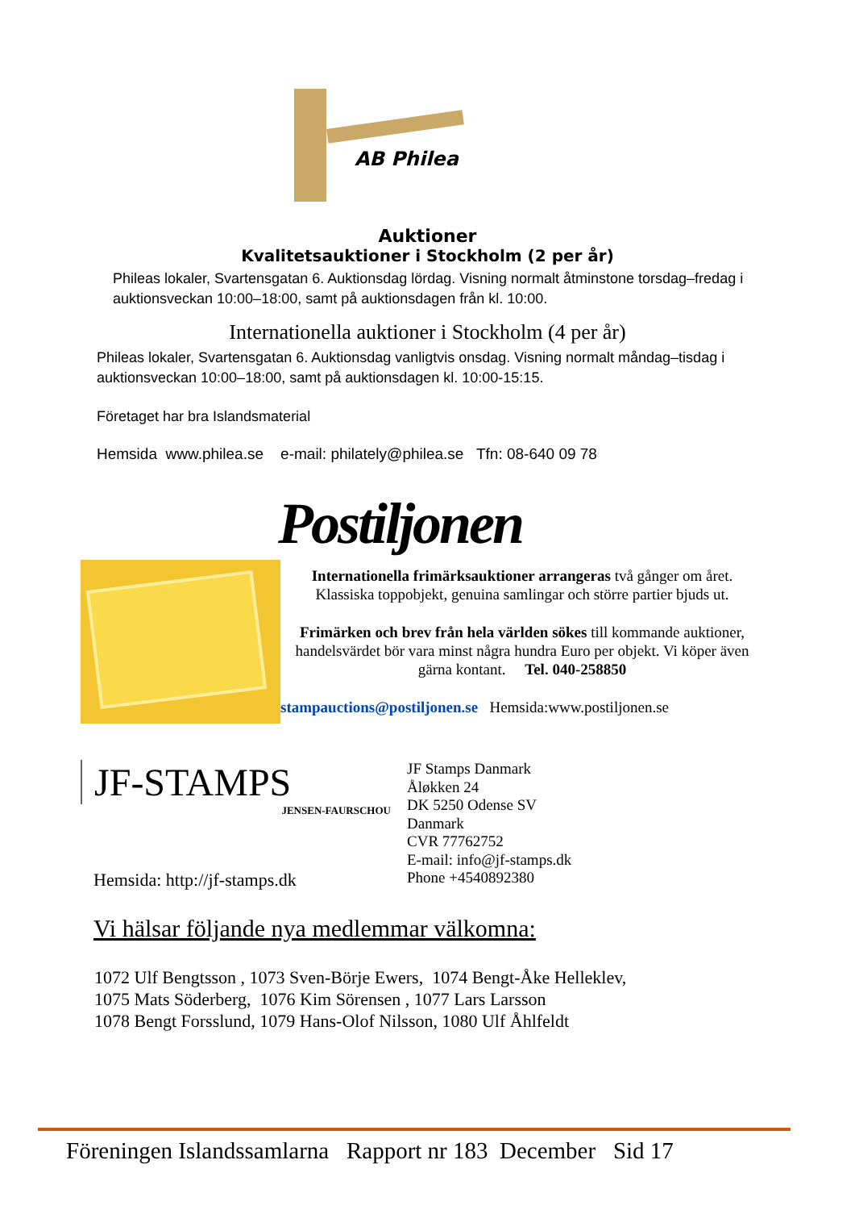AB Philea
Auktioner
Kvalitetsauktioner i Stockholm (2 per år)
Phileas lokaler, Svartensgatan 6. Auktionsdag lördag. Visning normalt åtminstone tors­dag–fredag i auktionsveckan 10:00–18:00, samt på auktionsdagen från kl. 10:00.
Internationella auktioner i Stockholm (4 per år)
Phileas lokaler, Svartensgatan 6. Auktionsdag vanligtvis onsdag. Visning normalt måndag–tisdag i auktionsveckan 10:00–18:00, samt på auktionsdagen kl. 10:00-15:15.
Företaget har bra Islandsmaterial
Hemsida www.philea.se e-mail: philately@philea.se Tfn: 08-640 09 78
Postiljonen
Internationella frimärksauktioner arrangeras två gånger om året. Klassiska toppobjekt, genuina samlingar och större partier bjuds ut.
Frimärken och brev från hela världen sökes till kommande auktion­er, handelsvärdet bör vara minst några hundra Euro per objekt. Vi köper även gärna kontant. Tel. 040-258850
stampauctions@postiljonen.se Hemsida:www.postiljonen.se
JF-STAMPS
JENSEN-FAURSCHOU
Hemsida: http://jf-stamps.dk
JF Stamps Danmark
Åløkken 24
DK 5250 Odense SV
Danmark
CVR 77762752
E-mail: info@jf-stamps.dk
Phone +4540892380
Vi hälsar följande nya medlemmar välkomna:
1072 Ulf Bengtsson , 1073 Sven-Börje Ewers, 1074 Bengt-Åke Helleklev,
1075 Mats Söderberg, 1076 Kim Sörensen , 1077 Lars Larsson
1078 Bengt Forsslund, 1079 Hans-Olof Nilsson, 1080 Ulf Åhlfeldt
Föreningen Islandssamlarna Rapport nr 183 December Sid 17